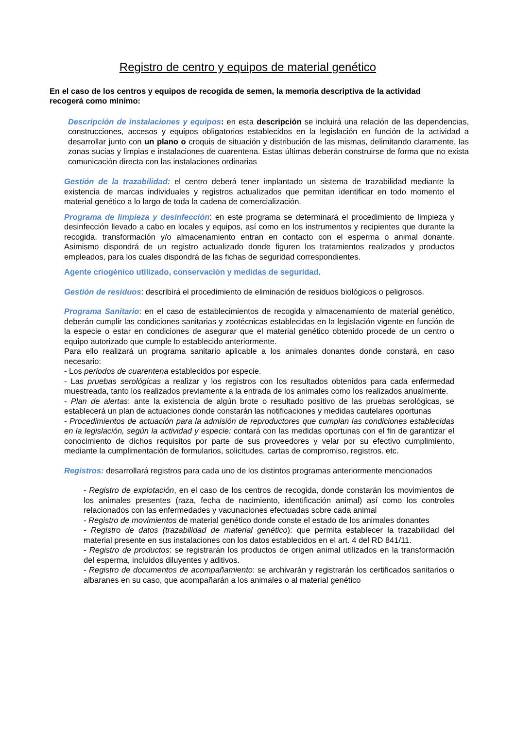Registro de centro y equipos de material genético
En el caso de los centros y equipos de recogida de semen, la memoria descriptiva de la actividad recogerá como mínimo:
Descripción de instalaciones y equipos: en esta descripción se incluirá una relación de las dependencias, construcciones, accesos y equipos obligatorios establecidos en la legislación en función de la actividad a desarrollar junto con un plano o croquis de situación y distribución de las mismas, delimitando claramente, las zonas sucias y limpias e instalaciones de cuarentena. Estas últimas deberán construirse de forma que no exista comunicación directa con las instalaciones ordinarias
Gestión de la trazabilidad: el centro deberá tener implantado un sistema de trazabilidad mediante la existencia de marcas individuales y registros actualizados que permitan identificar en todo momento el material genético a lo largo de toda la cadena de comercialización.
Programa de limpieza y desinfección: en este programa se determinará el procedimiento de limpieza y desinfección llevado a cabo en locales y equipos, así como en los instrumentos y recipientes que durante la recogida, transformación y/o almacenamiento entran en contacto con el esperma o animal donante. Asimismo dispondrá de un registro actualizado donde figuren los tratamientos realizados y productos empleados, para los cuales dispondrá de las fichas de seguridad correspondientes.
Agente criogénico utilizado, conservación y medidas de seguridad.
Gestión de residuos: describirá el procedimiento de eliminación de residuos biológicos o peligrosos.
Programa Sanitario: en el caso de establecimientos de recogida y almacenamiento de material genético, deberán cumplir las condiciones sanitarias y zootécnicas establecidas en la legislación vigente en función de la especie o estar en condiciones de asegurar que el material genético obtenido procede de un centro o equipo autorizado que cumple lo establecido anteriormente.
Para ello realizará un programa sanitario aplicable a los animales donantes donde constará, en caso necesario:
- Los periodos de cuarentena establecidos por especie.
- Las pruebas serológicas a realizar y los registros con los resultados obtenidos para cada enfermedad muestreada, tanto los realizados previamente a la entrada de los animales como los realizados anualmente.
- Plan de alertas: ante la existencia de algún brote o resultado positivo de las pruebas serológicas, se establecerá un plan de actuaciones donde constarán las notificaciones y medidas cautelares oportunas
- Procedimientos de actuación para la admisión de reproductores que cumplan las condiciones establecidas en la legislación, según la actividad y especie: contará con las medidas oportunas con el fin de garantizar el conocimiento de dichos requisitos por parte de sus proveedores y velar por su efectivo cumplimiento, mediante la cumplimentación de formularios, solicitudes, cartas de compromiso, registros. etc.
Registros: desarrollará registros para cada uno de los distintos programas anteriormente mencionados
- Registro de explotación, en el caso de los centros de recogida, donde constarán los movimientos de los animales presentes (raza, fecha de nacimiento, identificación animal) así como los controles relacionados con las enfermedades y vacunaciones efectuadas sobre cada animal
- Registro de movimientos de material genético donde conste el estado de los animales donantes
- Registro de datos (trazabilidad de material genético): que permita establecer la trazabilidad del material presente en sus instalaciones con los datos establecidos en el art. 4 del RD 841/11.
- Registro de productos: se registrarán los productos de origen animal utilizados en la transformación del esperma, incluidos diluyentes y aditivos.
- Registro de documentos de acompañamiento: se archivarán y registrarán los certificados sanitarios o albaranes en su caso, que acompañarán a los animales o al material genético